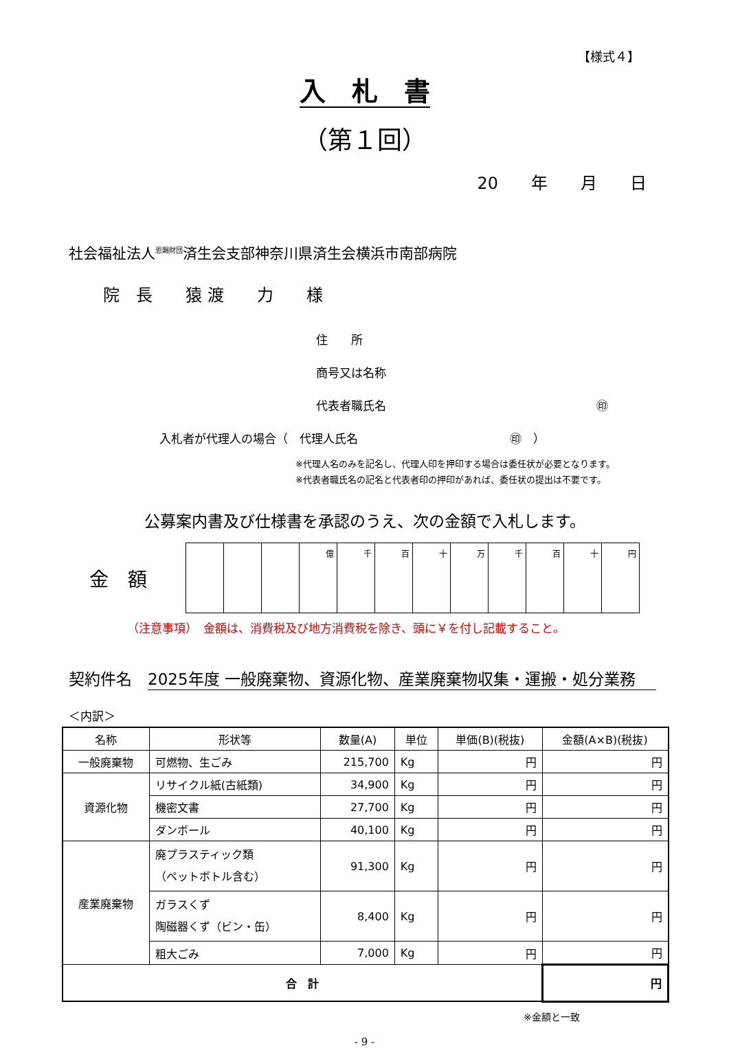【様式４】
入　札　書
（第１回）
20　　年　　月　　日
社会福祉法人<sup>恩賜財団</sup>済生会支部神奈川県済生会横浜市南部病院
院　長　　猿 渡　　力　　様
住　　所
商号又は名称
代表者職氏名　　　　　　　　　　　　　　　　　　㊞
入札者が代理人の場合（　代理人氏名　　　　　　　　　　　　　㊞　）
※代理人名のみを記名し、代理人印を押印する場合は委任状が必要となります。
※代表者職氏名の記名と代表者印の押印があれば、委任状の提出は不要です。
公募案内書及び仕様書を承認のうえ、次の金額で入札します。
金　額
| | | | 億 | 千 | 百 | 十 | 万 | 千 | 百 | 十 | 円 |
（注意事項）　金額は、消費税及び地方消費税を除き、頭に￥を付し記載すること。
契約件名　2025年度 一般廃棄物、資源化物、産業廃棄物収集・運搬・処分業務
＜内訳＞
| 名称 | 形状等 | 数量(A) | 単位 | 単価(B)(税抜) | 金額(A×B)(税抜) |
| --- | --- | --- | --- | --- | --- |
| 一般廃棄物 | 可燃物、生ごみ | 215,700 | Kg | 円 | 円 |
| 資源化物 | リサイクル紙(古紙類) | 34,900 | Kg | 円 | 円 |
| | 機密文書 | 27,700 | Kg | 円 | 円 |
| | ダンボール | 40,100 | Kg | 円 | 円 |
| 産業廃棄物 | 廃プラスティック類 （ペットボトル含む） | 91,300 | Kg | 円 | 円 |
| | ガラスくず 陶磁器くず（ビン・缶） | 8,400 | Kg | 円 | 円 |
| | 粗大ごみ | 7,000 | Kg | 円 | 円 |
| 合 計 | | | | | 円 |
※金額と一致
- 9 -